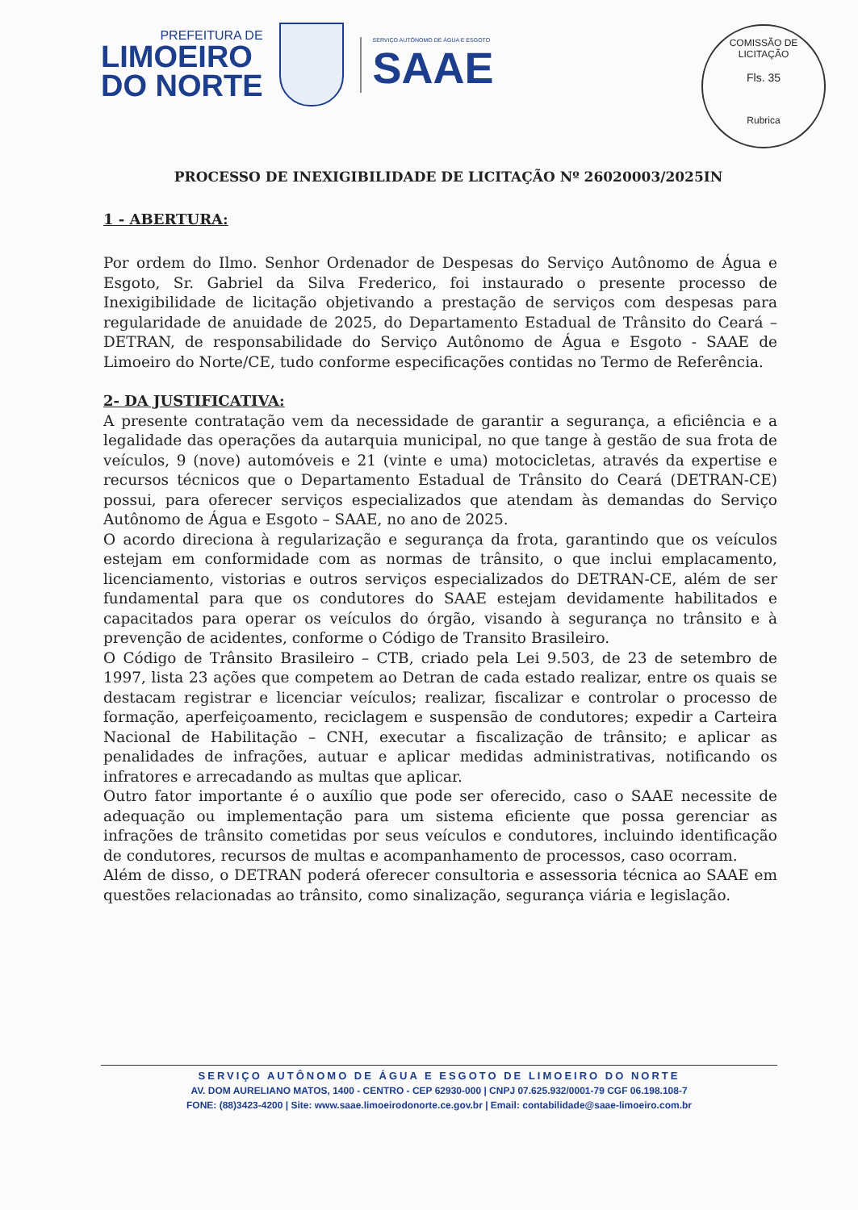PREFEITURA DE
LIMOEIRO
DO NORTE
SERVIÇO AUTÔNOMO DE ÁGUA E ESGOTO
SAAE
COMISSÃO DE LICITAÇÃO
Fls. 35
Rubrica
PROCESSO DE INEXIGIBILIDADE DE LICITAÇÃO Nº 26020003/2025IN
1 - ABERTURA:
Por ordem do Ilmo. Senhor Ordenador de Despesas do Serviço Autônomo de Água e Esgoto, Sr. Gabriel da Silva Frederico, foi instaurado o presente processo de Inexigibilidade de licitação objetivando a prestação de serviços com despesas para regularidade de anuidade de 2025, do Departamento Estadual de Trânsito do Ceará – DETRAN, de responsabilidade do Serviço Autônomo de Água e Esgoto - SAAE de Limoeiro do Norte/CE, tudo conforme especificações contidas no Termo de Referência.
2- DA JUSTIFICATIVA:
A presente contratação vem da necessidade de garantir a segurança, a eficiência e a legalidade das operações da autarquia municipal, no que tange à gestão de sua frota de veículos, 9 (nove) automóveis e 21 (vinte e uma) motocicletas, através da expertise e recursos técnicos que o Departamento Estadual de Trânsito do Ceará (DETRAN-CE) possui, para oferecer serviços especializados que atendam às demandas do Serviço Autônomo de Água e Esgoto – SAAE, no ano de 2025.
O acordo direciona à regularização e segurança da frota, garantindo que os veículos estejam em conformidade com as normas de trânsito, o que inclui emplacamento, licenciamento, vistorias e outros serviços especializados do DETRAN-CE, além de ser fundamental para que os condutores do SAAE estejam devidamente habilitados e capacitados para operar os veículos do órgão, visando à segurança no trânsito e à prevenção de acidentes, conforme o Código de Transito Brasileiro.
O Código de Trânsito Brasileiro – CTB, criado pela Lei 9.503, de 23 de setembro de 1997, lista 23 ações que competem ao Detran de cada estado realizar, entre os quais se destacam registrar e licenciar veículos; realizar, fiscalizar e controlar o processo de formação, aperfeiçoamento, reciclagem e suspensão de condutores; expedir a Carteira Nacional de Habilitação – CNH, executar a fiscalização de trânsito; e aplicar as penalidades de infrações, autuar e aplicar medidas administrativas, notificando os infratores e arrecadando as multas que aplicar.
Outro fator importante é o auxílio que pode ser oferecido, caso o SAAE necessite de adequação ou implementação para um sistema eficiente que possa gerenciar as infrações de trânsito cometidas por seus veículos e condutores, incluindo identificação de condutores, recursos de multas e acompanhamento de processos, caso ocorram.
Além de disso, o DETRAN poderá oferecer consultoria e assessoria técnica ao SAAE em questões relacionadas ao trânsito, como sinalização, segurança viária e legislação.
SERVIÇO AUTÔNOMO DE ÁGUA E ESGOTO DE LIMOEIRO DO NORTE
AV. DOM AURELIANO MATOS, 1400 - CENTRO - CEP 62930-000 | CNPJ 07.625.932/0001-79 CGF 06.198.108-7
FONE: (88)3423-4200 | Site: www.saae.limoeirodonorte.ce.gov.br | Email: contabilidade@saae-limoeiro.com.br